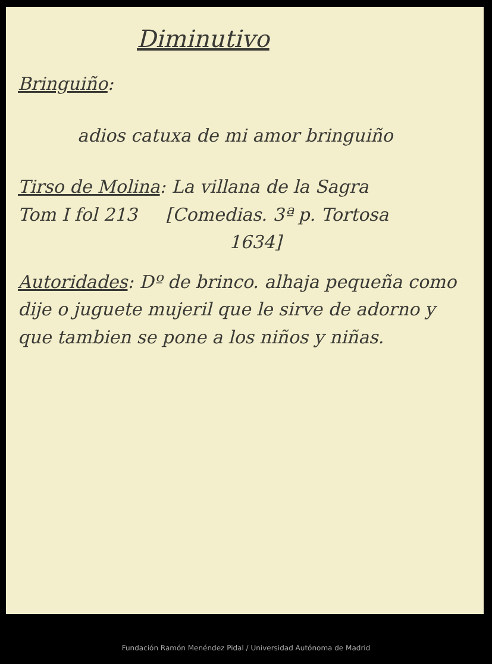Diminutivo
Bringuiño:
adios catuxa de mi amor bringuiño
Tirso de Molina: La villana de la Sagra
Tom I fol 213 [Comedias. 3ª p. Tortosa
1634]
Autoridades: Dº de brinco. alhaja pequeña como dije o juguete mujeril que le sirve de adorno y que tambien se pone a los niños y niñas.
Fundación Ramón Menéndez Pidal / Universidad Autónoma de Madrid